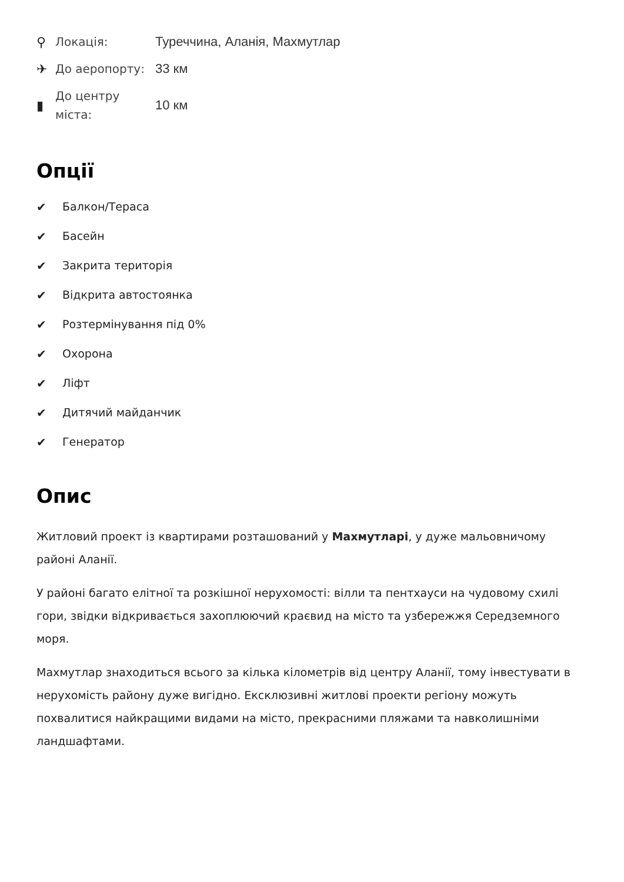⚲ Локація: Туреччина, Аланія, Махмутлар
✈ До аеропорту: 33 км
▮ До центру
міста: 10 км
Опції
✔ Балкон/Тераса
✔ Басейн
✔ Закрита територія
✔ Відкрита автостоянка
✔ Розтермінування під 0%
✔ Охорона
✔ Ліфт
✔ Дитячий майданчик
✔ Генератор
Опис
Житловий проект із квартирами розташований у Махмутларі, у дуже мальовничому районі Аланії.
У районі багато елітної та розкішної нерухомості: вілли та пентхауси на чудовому схилі гори, звідки відкривається захоплюючий краєвид на місто та узбережжя Середземного моря.
Махмутлар знаходиться всього за кілька кілометрів від центру Аланії, тому інвестувати в нерухомість району дуже вигідно. Ексклюзивні житлові проекти регіону можуть похвалитися найкращими видами на місто, прекрасними пляжами та навколишніми ландшафтами.